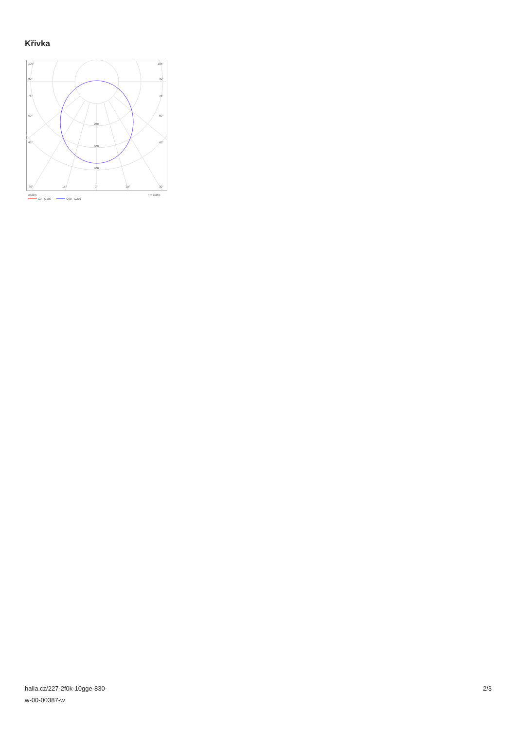Křivka
105°
105°
90°
90°
75°
75°
60°
60°
45°
45°
200
300
400
30°
15°
0°
15°
30°
cd/klm
η = 100%
C0 - C180
C90 - C270
halla.cz/227-2f0k-10gge-830-
w-00-00387-w
2/3